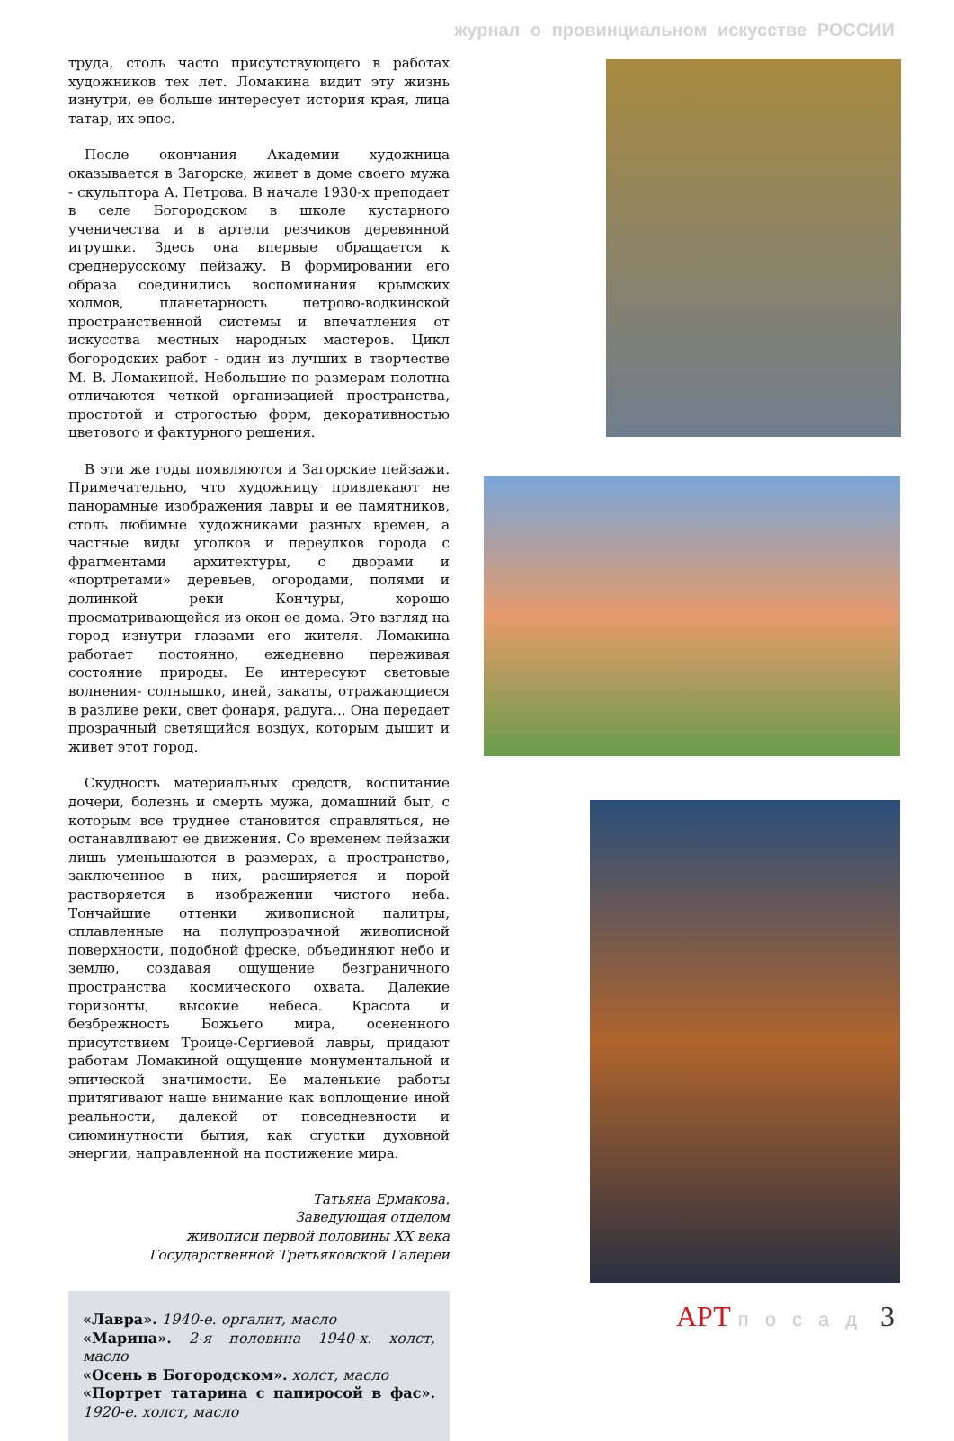журнал о провинциальном искусстве РОССИИ
труда, столь часто присутствующего в работах художников тех лет. Ломакина видит эту жизнь изнутри, ее больше интересует история края, лица татар, их эпос.
После окончания Академии художница оказывается в Загорске, живет в доме своего мужа - скульптора А. Петрова. В начале 1930-х преподает в селе Богородском в школе кустарного ученичества и в артели резчиков деревянной игрушки. Здесь она впервые обращается к среднерусскому пейзажу. В формировании его образа соединились воспоминания крымских холмов, планетарность петрово-водкинской пространственной системы и впечатления от искусства местных народных мастеров. Цикл богородских работ - один из лучших в творчестве М. В. Ломакиной. Небольшие по размерам полотна отличаются четкой организацией пространства, простотой и строгостью форм, декоративностью цветового и фактурного решения.
В эти же годы появляются и Загорские пейзажи. Примечательно, что художницу привлекают не панорамные изображения лавры и ее памятников, столь любимые художниками разных времен, а частные виды уголков и переулков города с фрагментами архитектуры, с дворами и «портретами» деревьев, огородами, полями и долинкой реки Кончуры, хорошо просматривающейся из окон ее дома. Это взгляд на город изнутри глазами его жителя. Ломакина работает постоянно, ежедневно переживая состояние природы. Ее интересуют световые волнения- солнышко, иней, закаты, отражающиеся в разливе реки, свет фонаря, радуга... Она передает прозрачный светящийся воздух, которым дышит и живет этот город.
Скудность материальных средств, воспитание дочери, болезнь и смерть мужа, домашний быт, с которым все труднее становится справляться, не останавливают ее движения. Со временем пейзажи лишь уменьшаются в размерах, а пространство, заключенное в них, расширяется и порой растворяется в изображении чистого неба. Тончайшие оттенки живописной палитры, сплавленные на полупрозрачной живописной поверхности, подобной фреске, объединяют небо и землю, создавая ощущение безграничного пространства космического охвата. Далекие горизонты, высокие небеса. Красота и безбрежность Божьего мира, осененного присутствием Троице-Сергиевой лавры, придают работам Ломакиной ощущение монументальной и эпической значимости. Ее маленькие работы притягивают наше внимание как воплощение иной реальности, далекой от повседневности и сиюминутности бытия, как сгустки духовной энергии, направленной на постижение мира.
Татьяна Ермакова.
Заведующая отделом
живописи первой половины XX века
Государственной Третьяковской Галереи
«Лавра». 1940-е. оргалит, масло
«Марина». 2-я половина 1940-х. холст, масло
«Осень в Богородском». холст, масло
«Портрет татарина с папиросой в фас». 1920-е. холст, масло
АРТ посад 3